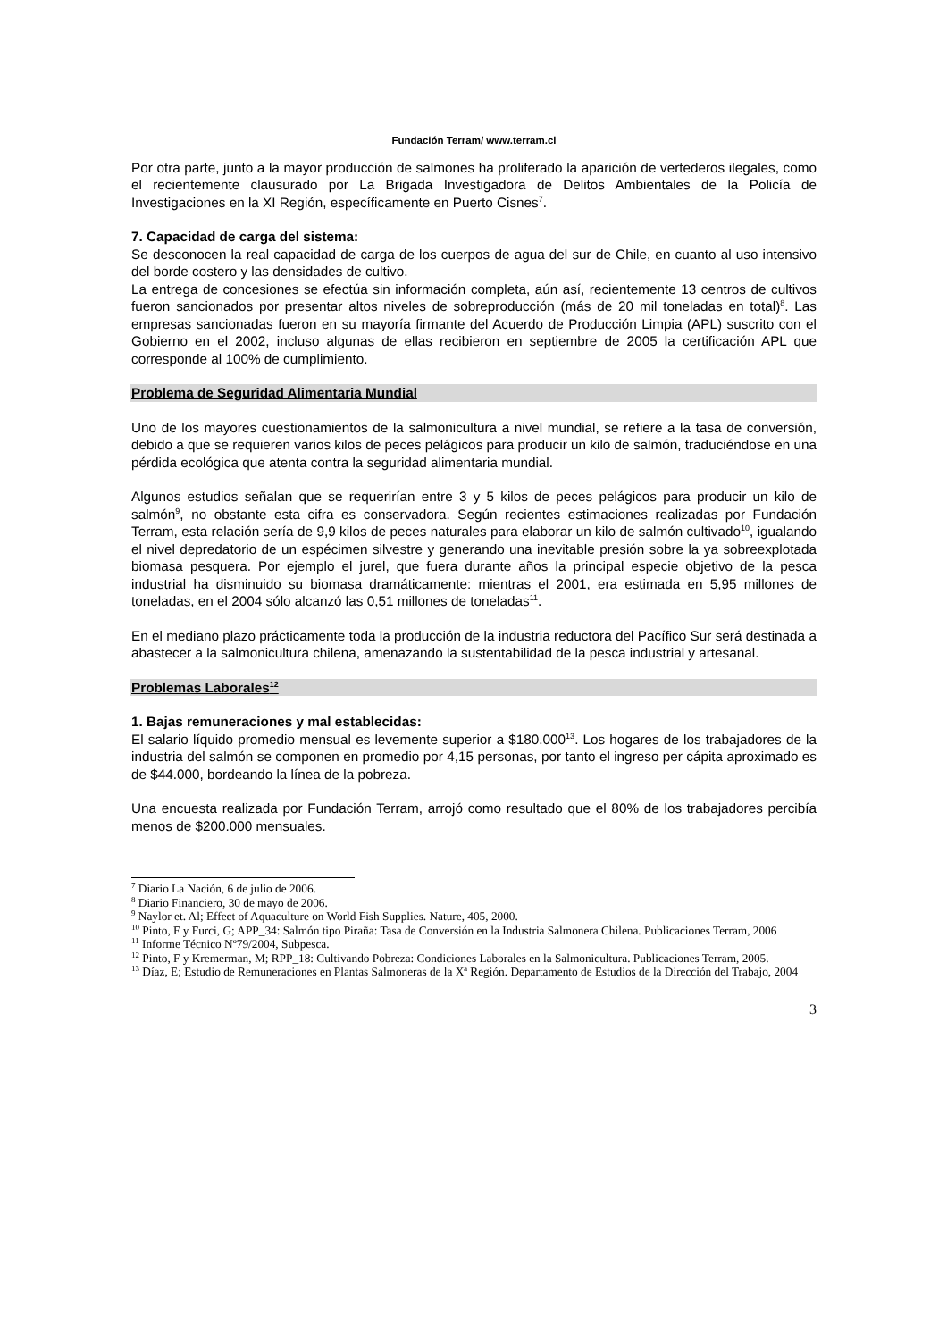Fundación Terram/ www.terram.cl
Por otra parte, junto a la mayor producción de salmones ha proliferado la aparición de vertederos ilegales, como el recientemente clausurado por La Brigada Investigadora de Delitos Ambientales de la Policía de Investigaciones en la XI Región, específicamente en Puerto Cisnes<sup>7</sup>.
7. Capacidad de carga del sistema:
Se desconocen la real capacidad de carga de los cuerpos de agua del sur de Chile, en cuanto al uso intensivo del borde costero y las densidades de cultivo.
La entrega de concesiones se efectúa sin información completa, aún así, recientemente 13 centros de cultivos fueron sancionados por presentar altos niveles de sobreproducción (más de 20 mil toneladas en total)<sup>8</sup>. Las empresas sancionadas fueron en su mayoría firmante del Acuerdo de Producción Limpia (APL) suscrito con el Gobierno en el 2002, incluso algunas de ellas recibieron en septiembre de 2005 la certificación APL que corresponde al 100% de cumplimiento.
Problema de Seguridad Alimentaria Mundial
Uno de los mayores cuestionamientos de la salmonicultura a nivel mundial, se refiere a la tasa de conversión, debido a que se requieren varios kilos de peces pelágicos para producir un kilo de salmón, traduciéndose en una pérdida ecológica que atenta contra la seguridad alimentaria mundial.
Algunos estudios señalan que se requerirían entre 3 y 5 kilos de peces pelágicos para producir un kilo de salmón<sup>9</sup>, no obstante esta cifra es conservadora. Según recientes estimaciones realizadas por Fundación Terram, esta relación sería de 9,9 kilos de peces naturales para elaborar un kilo de salmón cultivado<sup>10</sup>, igualando el nivel depredatorio de un espécimen silvestre y generando una inevitable presión sobre la ya sobreexplotada biomasa pesquera. Por ejemplo el jurel, que fuera durante años la principal especie objetivo de la pesca industrial ha disminuido su biomasa dramáticamente: mientras el 2001, era estimada en 5,95 millones de toneladas, en el 2004 sólo alcanzó las 0,51 millones de toneladas<sup>11</sup>.
En el mediano plazo prácticamente toda la producción de la industria reductora del Pacífico Sur será destinada a abastecer a la salmonicultura chilena, amenazando la sustentabilidad de la pesca industrial y artesanal.
Problemas Laborales<sup>12</sup>
1. Bajas remuneraciones y mal establecidas:
El salario líquido promedio mensual es levemente superior a $180.000<sup>13</sup>. Los hogares de los trabajadores de la industria del salmón se componen en promedio por 4,15 personas, por tanto el ingreso per cápita aproximado es de $44.000, bordeando la línea de la pobreza.
Una encuesta realizada por Fundación Terram, arrojó como resultado que el 80% de los trabajadores percibía menos de $200.000 mensuales.
<sup>7</sup> Diario La Nación, 6 de julio de 2006.
<sup>8</sup> Diario Financiero, 30 de mayo de 2006.
<sup>9</sup> Naylor et. Al; Effect of Aquaculture on World Fish Supplies. Nature, 405, 2000.
<sup>10</sup> Pinto, F y Furci, G; APP_34: Salmón tipo Piraña: Tasa de Conversión en la Industria Salmonera Chilena. Publicaciones Terram, 2006
<sup>11</sup> Informe Técnico Nº79/2004, Subpesca.
<sup>12</sup> Pinto, F y Kremerman, M; RPP_18: Cultivando Pobreza: Condiciones Laborales en la Salmonicultura. Publicaciones Terram, 2005.
<sup>13</sup> Díaz, E; Estudio de Remuneraciones en Plantas Salmoneras de la Xª Región. Departamento de Estudios de la Dirección del Trabajo, 2004
3